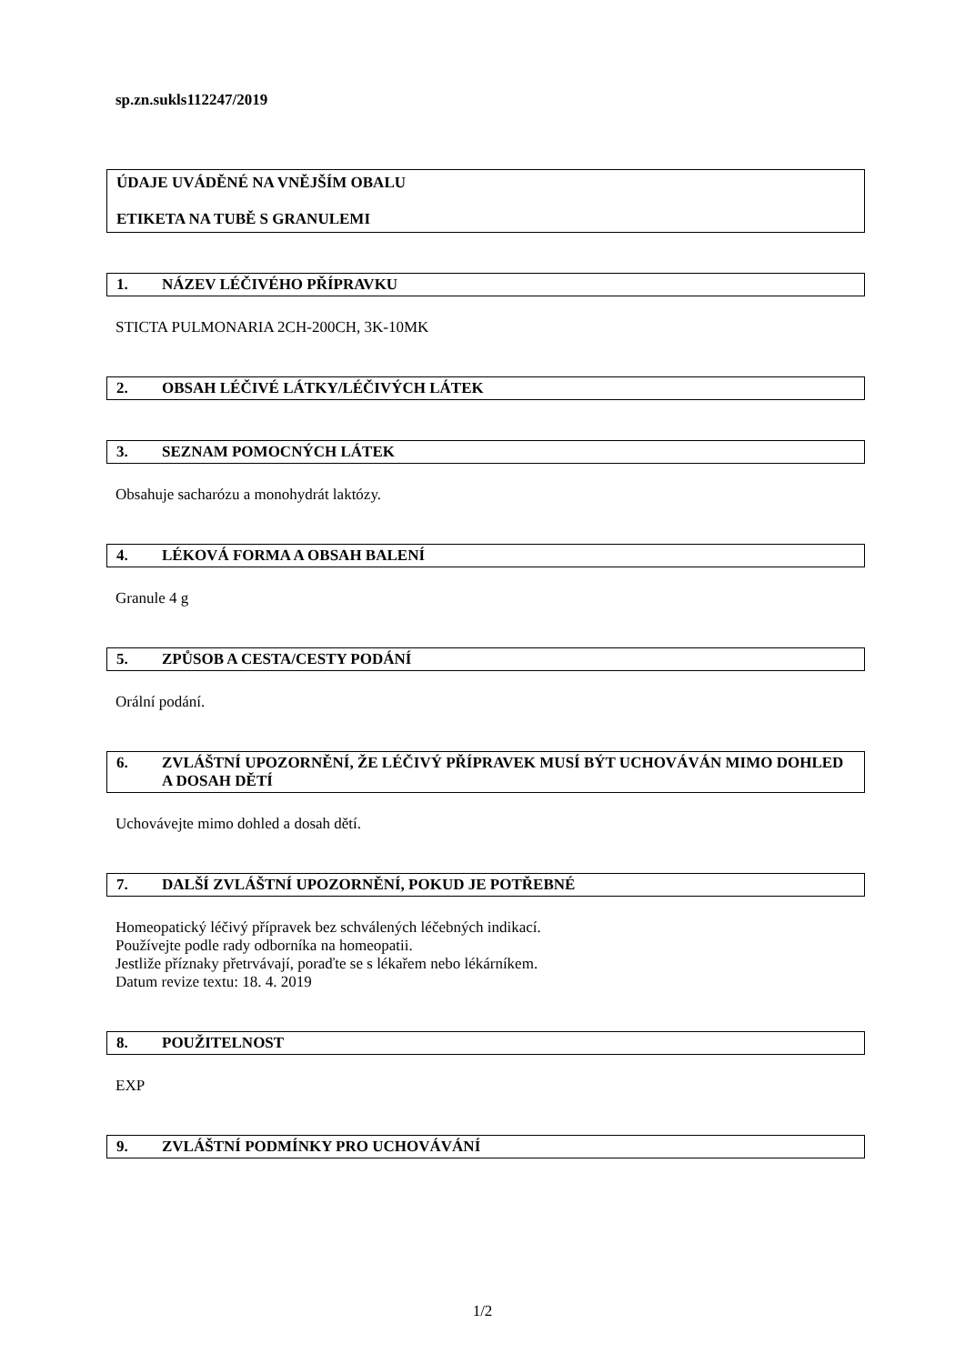sp.zn.sukls112247/2019
ÚDAJE UVÁDĚNÉ NA VNĚJŠÍM OBALU
ETIKETA NA TUBĚ S GRANULEMI
1. NÁZEV LÉČIVÉHO PŘÍPRAVKU
STICTA PULMONARIA 2CH-200CH, 3K-10MK
2. OBSAH LÉČIVÉ LÁTKY/LÉČIVÝCH LÁTEK
3. SEZNAM POMOCNÝCH LÁTEK
Obsahuje sacharózu a monohydrát laktózy.
4. LÉKOVÁ FORMA A OBSAH BALENÍ
Granule 4 g
5. ZPŮSOB A CESTA/CESTY PODÁNÍ
Orální podání.
6. ZVLÁŠTNÍ UPOZORNĚNÍ, ŽE LÉČIVÝ PŘÍPRAVEK MUSÍ BÝT UCHOVÁVÁN MIMO DOHLED A DOSAH DĚTÍ
Uchovávejte mimo dohled a dosah dětí.
7. DALŠÍ ZVLÁŠTNÍ UPOZORNĚNÍ, POKUD JE POTŘEBNÉ
Homeopatický léčivý přípravek bez schválených léčebných indikací.
Používejte podle rady odborníka na homeopatii.
Jestliže příznaky přetrvávají, poraďte se s lékařem nebo lékárníkem.
Datum revize textu: 18. 4. 2019
8. POUŽITELNOST
EXP
9. ZVLÁŠTNÍ PODMÍNKY PRO UCHOVÁVÁNÍ
1/2